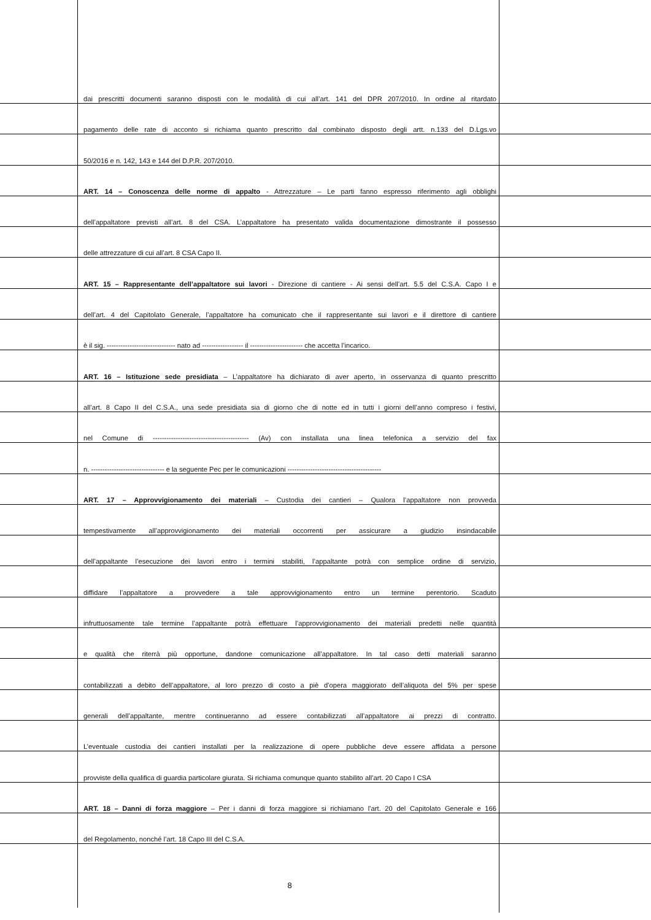dai prescritti documenti saranno disposti con le modalità di cui all’art. 141 del DPR 207/2010. In ordine al ritardato
pagamento delle rate di acconto si richiama quanto prescritto dal combinato disposto degli artt. n.133 del D.Lgs.vo
50/2016 e n. 142, 143 e 144 del D.P.R. 207/2010.
ART. 14 – Conoscenza delle norme di appalto - Attrezzature – Le parti fanno espresso riferimento agli obblighi
dell’appaltatore previsti all’art. 8 del CSA. L’appaltatore ha presentato valida documentazione dimostrante il possesso
delle attrezzature di cui all’art. 8 CSA Capo II.
ART. 15 – Rappresentante dell’appaltatore sui lavori - Direzione di cantiere - Ai sensi dell’art. 5.5 del C.S.A. Capo I e
dell’art. 4 del Capitolato Generale, l’appaltatore ha comunicato che il rappresentante sui lavori e il direttore di cantiere
è il sig. ------------------------------ nato ad ------------------ il ----------------------- che accetta l’incarico.
ART. 16 – Istituzione sede presidiata – L’appaltatore ha dichiarato di aver aperto, in osservanza di quanto prescritto
all’art. 8 Capo II del C.S.A., una sede presidiata sia di giorno che di notte ed in tutti i giorni dell’anno compreso i festivi,
nel Comune di ------------------------------------------ (Av) con installata una linea telefonica a servizio del fax
n. -------------------------------- e la seguente Pec per le comunicazioni -----------------------------------------
ART. 17 – Approvvigionamento dei materiali – Custodia dei cantieri – Qualora l’appaltatore non provveda
tempestivamente all’approvvigionamento dei materiali occorrenti per assicurare a giudizio insindacabile
dell’appaltante l’esecuzione dei lavori entro i termini stabiliti, l’appaltante potrà con semplice ordine di servizio,
diffidare l’appaltatore a provvedere a tale approvvigionamento entro un termine perentorio. Scaduto
infruttuosamente tale termine l’appaltante potrà effettuare l’approvvigionamento dei materiali predetti nelle quantità
e qualità che riterrà più opportune, dandone comunicazione all’appaltatore. In tal caso detti materiali saranno
contabilizzati a debito dell’appaltatore, al loro prezzo di costo a piè d’opera maggiorato dell’aliquota del 5% per spese
generali dell’appaltante, mentre continueranno ad essere contabilizzati all’appaltatore ai prezzi di contratto.
L’eventuale custodia dei cantieri installati per la realizzazione di opere pubbliche deve essere affidata a persone
provviste della qualifica di guardia particolare giurata. Si richiama comunque quanto stabilito all’art. 20 Capo I CSA
ART. 18 – Danni di forza maggiore – Per i danni di forza maggiore si richiamano l’art. 20 del Capitolato Generale e 166
del Regolamento, nonché l’art. 18 Capo III del C.S.A.
8